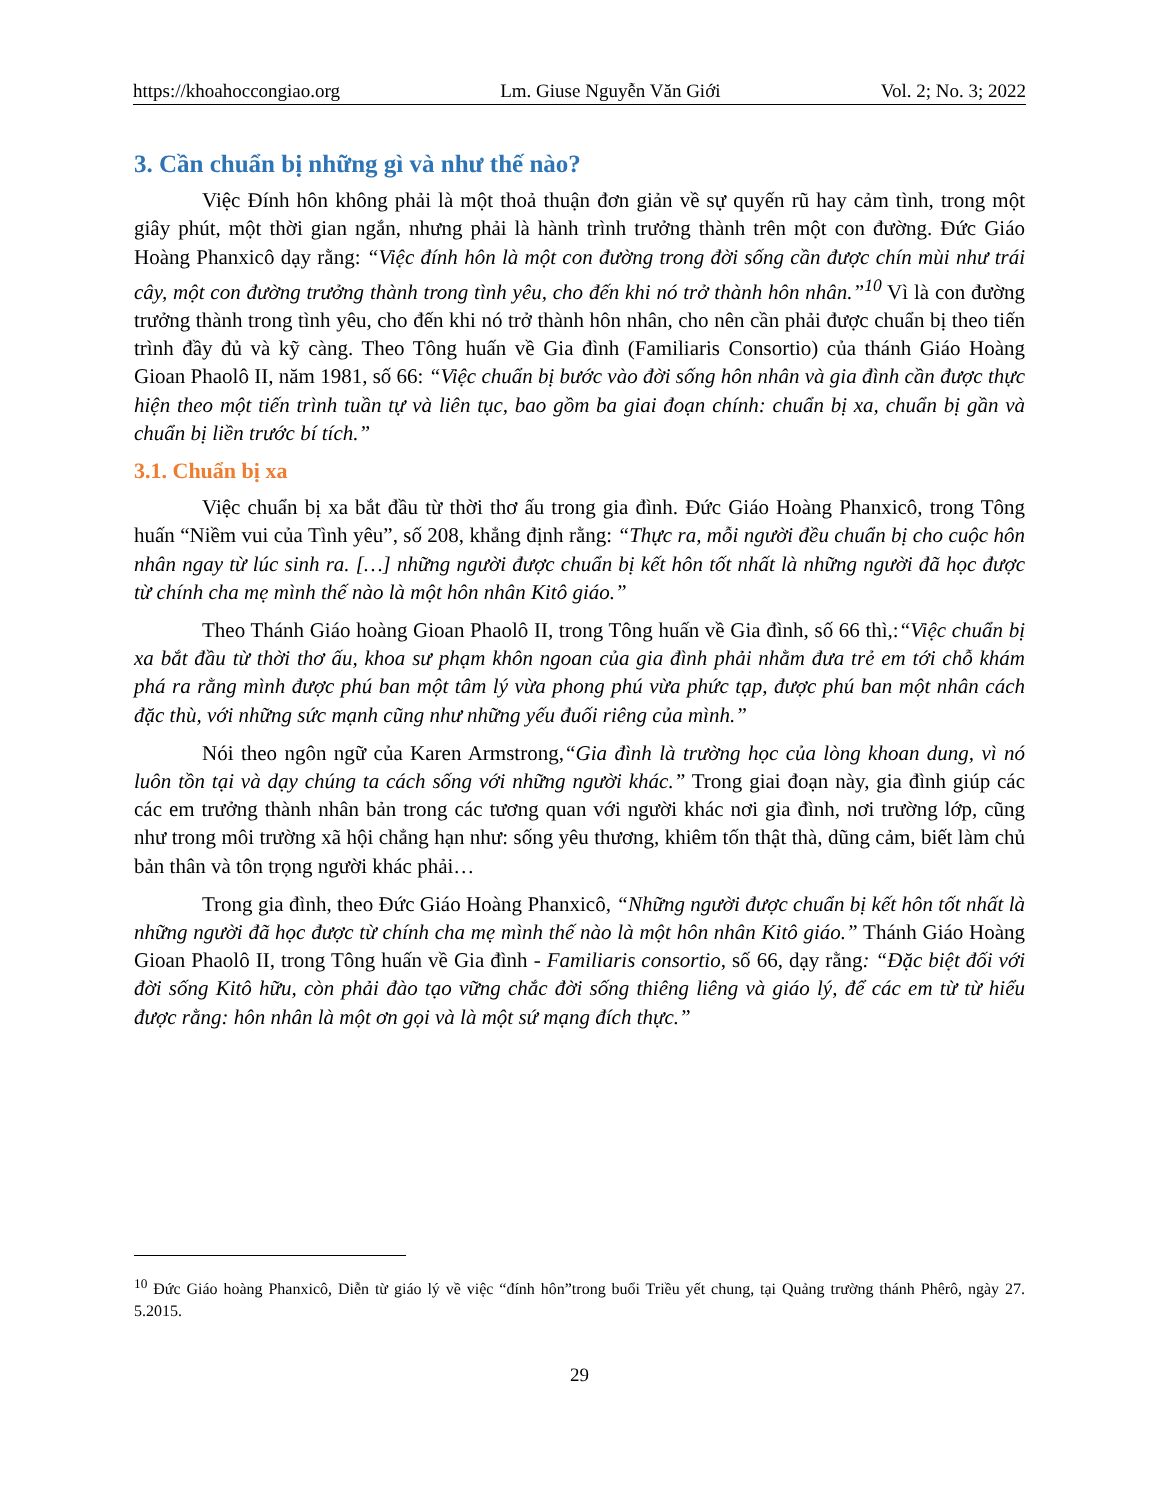https://khoahoccongiao.org Lm. Giuse Nguyễn Văn Giới Vol. 2; No. 3; 2022
3. Cần chuẩn bị những gì và như thế nào?
Việc Đính hôn không phải là một thoả thuận đơn giản về sự quyến rũ hay cảm tình, trong một giây phút, một thời gian ngắn, nhưng phải là hành trình trưởng thành trên một con đường. Đức Giáo Hoàng Phanxicô dạy rằng: “Việc đính hôn là một con đường trong đời sống cần được chín mùi như trái cây, một con đường trưởng thành trong tình yêu, cho đến khi nó trở thành hôn nhân.”<sup>10</sup> Vì là con đường trưởng thành trong tình yêu, cho đến khi nó trở thành hôn nhân, cho nên cần phải được chuẩn bị theo tiến trình đầy đủ và kỹ càng. Theo Tông huấn về Gia đình (Familiaris Consortio) của thánh Giáo Hoàng Gioan Phaolô II, năm 1981, số 66: “Việc chuẩn bị bước vào đời sống hôn nhân và gia đình cần được thực hiện theo một tiến trình tuần tự và liên tục, bao gồm ba giai đoạn chính: chuẩn bị xa, chuẩn bị gần và chuẩn bị liền trước bí tích.”
3.1. Chuẩn bị xa
Việc chuẩn bị xa bắt đầu từ thời thơ ấu trong gia đình. Đức Giáo Hoàng Phanxicô, trong Tông huấn “Niềm vui của Tình yêu”, số 208, khẳng định rằng: “Thực ra, mỗi người đều chuẩn bị cho cuộc hôn nhân ngay từ lúc sinh ra. […] những người được chuẩn bị kết hôn tốt nhất là những người đã học được từ chính cha mẹ mình thế nào là một hôn nhân Kitô giáo.”
Theo Thánh Giáo hoàng Gioan Phaolô II, trong Tông huấn về Gia đình, số 66 thì,:“Việc chuẩn bị xa bắt đầu từ thời thơ ấu, khoa sư phạm khôn ngoan của gia đình phải nhằm đưa trẻ em tới chỗ khám phá ra rằng mình được phú ban một tâm lý vừa phong phú vừa phức tạp, được phú ban một nhân cách đặc thù, với những sức mạnh cũng như những yếu đuối riêng của mình.”
Nói theo ngôn ngữ của Karen Armstrong,“Gia đình là trường học của lòng khoan dung, vì nó luôn tồn tại và dạy chúng ta cách sống với những người khác.” Trong giai đoạn này, gia đình giúp các các em trưởng thành nhân bản trong các tương quan với người khác nơi gia đình, nơi trường lớp, cũng như trong môi trường xã hội chẳng hạn như: sống yêu thương, khiêm tốn thật thà, dũng cảm, biết làm chủ bản thân và tôn trọng người khác phải…
Trong gia đình, theo Đức Giáo Hoàng Phanxicô, “Những người được chuẩn bị kết hôn tốt nhất là những người đã học được từ chính cha mẹ mình thế nào là một hôn nhân Kitô giáo.” Thánh Giáo Hoàng Gioan Phaolô II, trong Tông huấn về Gia đình - Familiaris consortio, số 66, dạy rằng: “Đặc biệt đối với đời sống Kitô hữu, còn phải đào tạo vững chắc đời sống thiêng liêng và giáo lý, để các em từ từ hiểu được rằng: hôn nhân là một ơn gọi và là một sứ mạng đích thực.”
<sup>10</sup> Đức Giáo hoàng Phanxicô, Diễn từ giáo lý về việc “đính hôn”trong buổi Triều yết chung, tại Quảng trường thánh Phêrô, ngày 27. 5.2015.
29